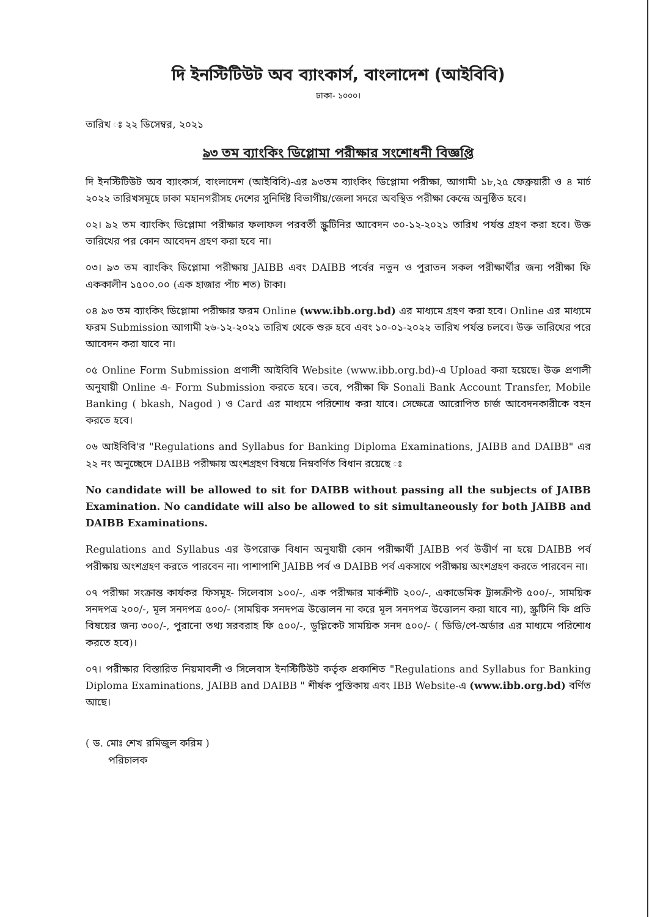দি ইনস্টিটিউট অব ব্যাংকার্স, বাংলাদেশ (আইবিবি)
ঢাকা- ১০০০।
তারিখ ঃ ২২ ডিসেম্বর, ২০২১
৯৩ তম ব্যাংকিং ডিপ্লোমা পরীক্ষার সংশোধনী বিজ্ঞপ্তি
দি ইনস্টিটিউট অব ব্যাংকার্স, বাংলাদেশ (আইবিবি)-এর ৯৩তম ব্যাংকিং ডিপ্লোমা পরীক্ষা, আগামী ১৮,২৫ ফেব্রুয়ারী ও ৪ মার্চ ২০২২ তারিখসমূহে ঢাকা মহানগরীসহ দেশের সুনির্দিষ্ট বিভাগীয়/জেলা সদরে অবস্থিত পরীক্ষা কেন্দ্রে অনুষ্ঠিত হবে।
০২। ৯২ তম ব্যাংকিং ডিপ্লোমা পরীক্ষার ফলাফল পরবর্তী স্ক্রুটিনির আবেদন ৩০-১২-২০২১ তারিখ পর্যন্ত গ্রহণ করা হবে। উক্ত তারিখের পর কোন আবেদন গ্রহণ করা হবে না।
০৩। ৯৩ তম ব্যাংকিং ডিপ্লোমা পরীক্ষায় JAIBB এবং DAIBB পর্বের নতুন ও পুরাতন সকল পরীক্ষার্থীর জন্য পরীক্ষা ফি এককালীন ১৫০০.০০ (এক হাজার পাঁচ শত) টাকা।
০৪ ৯৩ তম ব্যাংকিং ডিপ্লোমা পরীক্ষার ফরম Online (www.ibb.org.bd) এর মাধ্যমে গ্রহণ করা হবে। Online এর মাধ্যমে ফরম Submission আগামী ২৬-১২-২০২১ তারিখ থেকে শুরু হবে এবং ১০-০১-২০২২ তারিখ পর্যন্ত চলবে। উক্ত তারিখের পরে আবেদন করা যাবে না।
০৫ Online Form Submission প্রণালী আইবিবি Website (www.ibb.org.bd)-এ Upload করা হয়েছে। উক্ত প্রণালী অনুযায়ী Online এ- Form Submission করতে হবে। তবে, পরীক্ষা ফি Sonali Bank Account Transfer, Mobile Banking ( bkash, Nagod ) ও Card এর মাধ্যমে পরিশোধ করা যাবে। সেক্ষেত্রে আরোপিত চার্জ আবেদনকারীকে বহন করতে হবে।
০৬ আইবিবি'র "Regulations and Syllabus for Banking Diploma Examinations, JAIBB and DAIBB" এর ২২ নং অনুচ্ছেদে DAIBB পরীক্ষায় অংশগ্রহণ বিষয়ে নিম্নবর্ণিত বিধান রয়েছে ঃ
No candidate will be allowed to sit for DAIBB without passing all the subjects of JAIBB Examination. No candidate will also be allowed to sit simultaneously for both JAIBB and DAIBB Examinations.
Regulations and Syllabus এর উপরোক্ত বিধান অনুযায়ী কোন পরীক্ষার্থী JAIBB পর্ব উত্তীর্ণ না হয়ে DAIBB পর্ব পরীক্ষায় অংশগ্রহণ করতে পারবেন না। পাশাপাশি JAIBB পর্ব ও DAIBB পর্ব একসাথে পরীক্ষায় অংশগ্রহণ করতে পারবেন না।
০৭ পরীক্ষা সংক্রান্ত কার্যকর ফিসমূহ- সিলেবাস ১০০/-, এক পরীক্ষার মার্কশীট ২০০/-, একাডেমিক ট্রান্সক্রীপ্ট ৫০০/-, সাময়িক সনদপত্র ২০০/-, মূল সনদপত্র ৫০০/- (সাময়িক সনদপত্র উত্তোলন না করে মূল সনদপত্র উত্তোলন করা যাবে না), স্ক্রুটিনি ফি প্রতি বিষয়ের জন্য ৩০০/-, পুরানো তথ্য সরবরাহ ফি ৫০০/-, ডুপ্লিকেট সাময়িক সনদ ৫০০/- ( ডিডি/পে-অর্ডার এর মাধ্যমে পরিশোধ করতে হবে)।
০৭। পরীক্ষার বিস্তারিত নিয়মাবলী ও সিলেবাস ইনস্টিটিউট কর্তৃক প্রকাশিত "Regulations and Syllabus for Banking Diploma Examinations, JAIBB and DAIBB " শীর্ষক পুস্তিকায় এবং IBB Website-এ (www.ibb.org.bd) বর্ণিত আছে।
( ড. মোঃ শেখ রমিজুল করিম )
পরিচালক